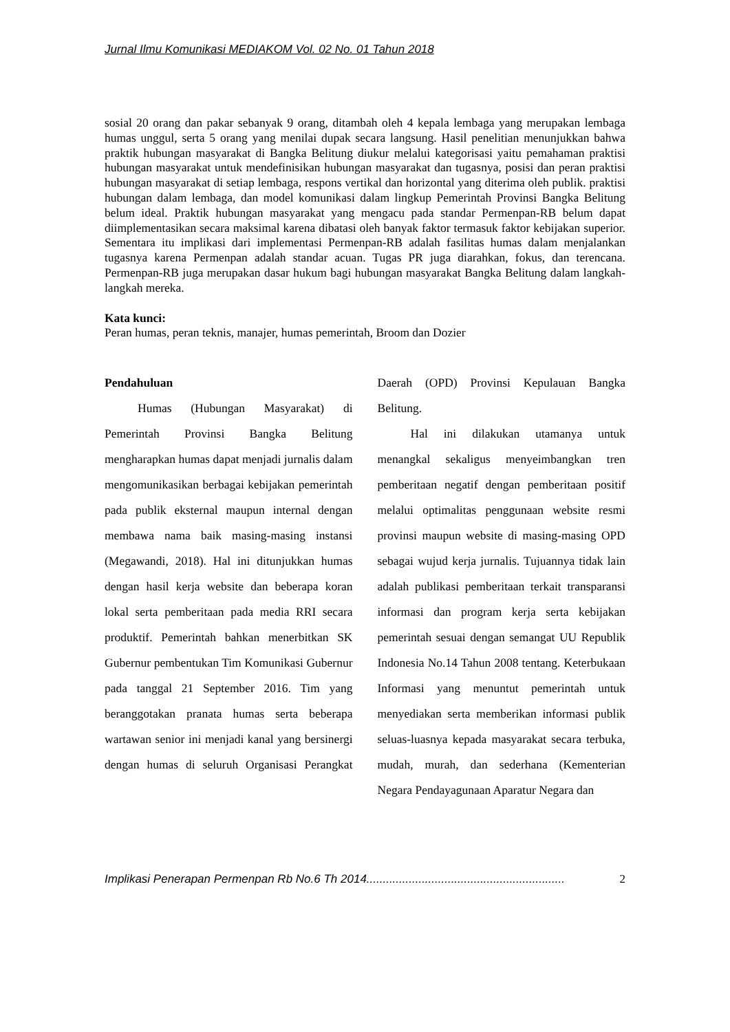Jurnal Ilmu Komunikasi MEDIAKOM Vol. 02 No. 01 Tahun 2018
sosial 20 orang dan pakar sebanyak 9 orang, ditambah oleh 4 kepala lembaga yang merupakan lembaga humas unggul, serta 5 orang yang menilai dupak secara langsung. Hasil penelitian menunjukkan bahwa praktik hubungan masyarakat di Bangka Belitung diukur melalui kategorisasi yaitu pemahaman praktisi hubungan masyarakat untuk mendefinisikan hubungan masyarakat dan tugasnya, posisi dan peran praktisi hubungan masyarakat di setiap lembaga, respons vertikal dan horizontal yang diterima oleh publik. praktisi hubungan dalam lembaga, dan model komunikasi dalam lingkup Pemerintah Provinsi Bangka Belitung belum ideal. Praktik hubungan masyarakat yang mengacu pada standar Permenpan-RB belum dapat diimplementasikan secara maksimal karena dibatasi oleh banyak faktor termasuk faktor kebijakan superior. Sementara itu implikasi dari implementasi Permenpan-RB adalah fasilitas humas dalam menjalankan tugasnya karena Permenpan adalah standar acuan. Tugas PR juga diarahkan, fokus, dan terencana. Permenpan-RB juga merupakan dasar hukum bagi hubungan masyarakat Bangka Belitung dalam langkah-langkah mereka.
Kata kunci:
Peran humas, peran teknis, manajer, humas pemerintah, Broom dan Dozier
Pendahuluan
Humas (Hubungan Masyarakat) di Pemerintah Provinsi Bangka Belitung mengharapkan humas dapat menjadi jurnalis dalam mengomunikasikan berbagai kebijakan pemerintah pada publik eksternal maupun internal dengan membawa nama baik masing-masing instansi (Megawandi, 2018). Hal ini ditunjukkan humas dengan hasil kerja website dan beberapa koran lokal serta pemberitaan pada media RRI secara produktif. Pemerintah bahkan menerbitkan SK Gubernur pembentukan Tim Komunikasi Gubernur pada tanggal 21 September 2016. Tim yang beranggotakan pranata humas serta beberapa wartawan senior ini menjadi kanal yang bersinergi dengan humas di seluruh Organisasi Perangkat Daerah (OPD) Provinsi Kepulauan Bangka Belitung.
Hal ini dilakukan utamanya untuk menangkal sekaligus menyeimbangkan tren pemberitaan negatif dengan pemberitaan positif melalui optimalitas penggunaan website resmi provinsi maupun website di masing-masing OPD sebagai wujud kerja jurnalis. Tujuannya tidak lain adalah publikasi pemberitaan terkait transparansi informasi dan program kerja serta kebijakan pemerintah sesuai dengan semangat UU Republik Indonesia No.14 Tahun 2008 tentang. Keterbukaan Informasi yang menuntut pemerintah untuk menyediakan serta memberikan informasi publik seluas-luasnya kepada masyarakat secara terbuka, mudah, murah, dan sederhana (Kementerian Negara Pendayagunaan Aparatur Negara dan
Implikasi Penerapan Permenpan Rb No.6 Th 2014............................................................. 2